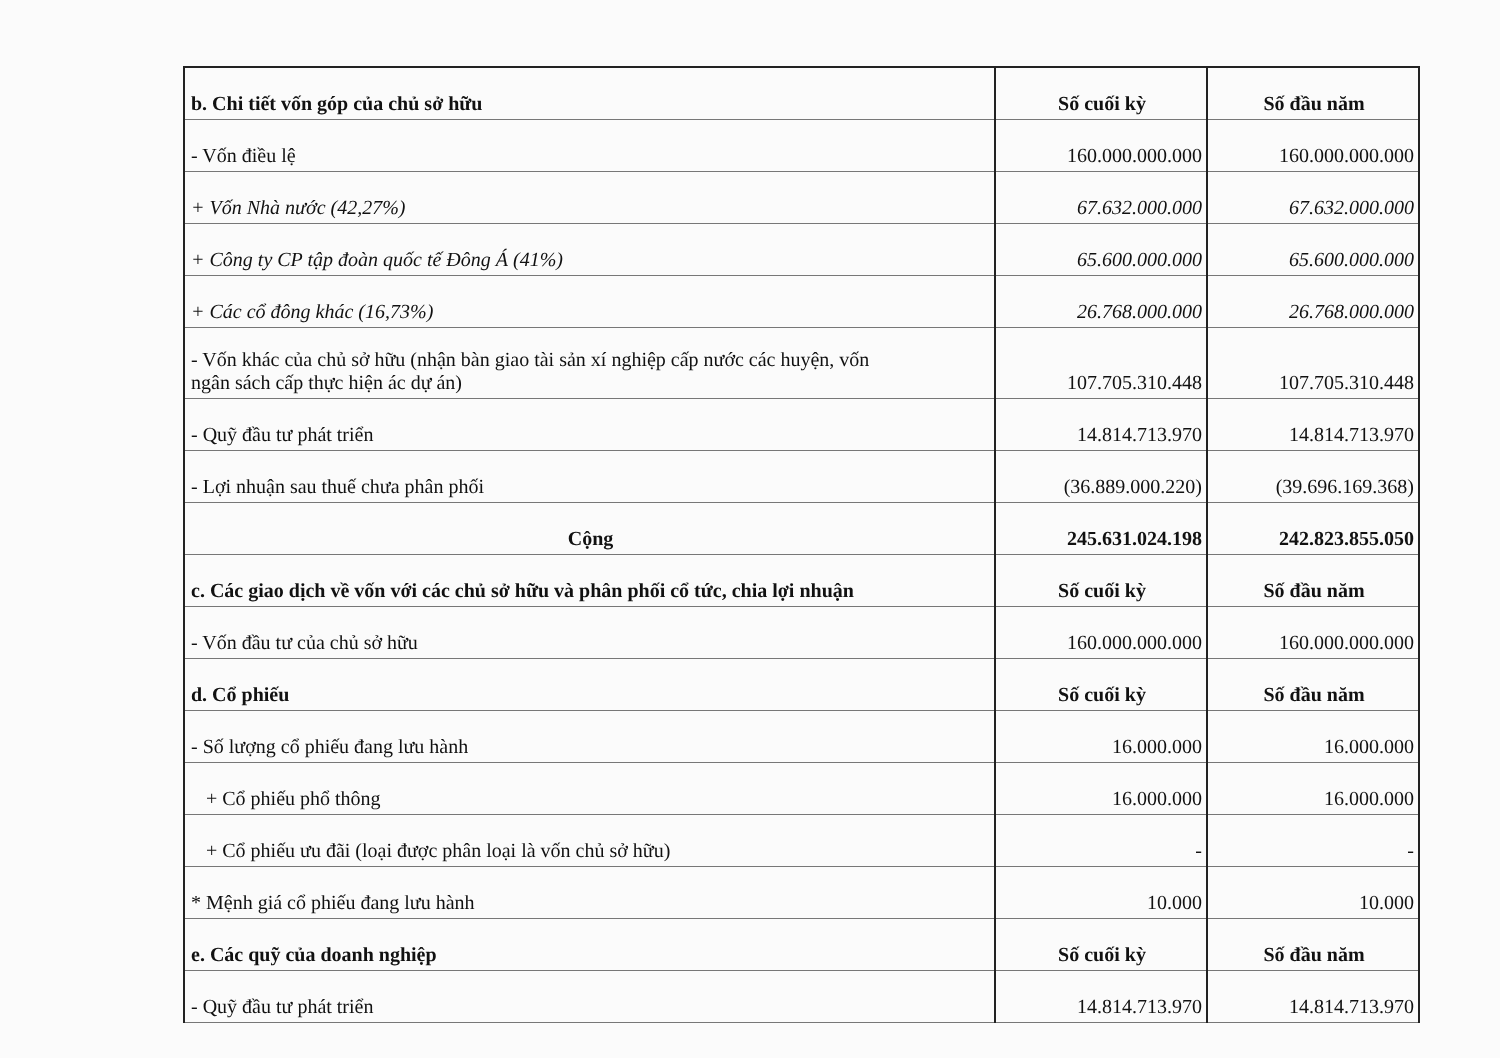| b. Chi tiết vốn góp của chủ sở hữu | Số cuối kỳ | Số đầu năm |
| --- | --- | --- |
| - Vốn điều lệ | 160.000.000.000 | 160.000.000.000 |
| + Vốn Nhà nước (42,27%) | 67.632.000.000 | 67.632.000.000 |
| + Công ty CP tập đoàn quốc tế Đông Á (41%) | 65.600.000.000 | 65.600.000.000 |
| + Các cổ đông khác (16,73%) | 26.768.000.000 | 26.768.000.000 |
| - Vốn khác của chủ sở hữu (nhận bàn giao tài sản xí nghiệp cấp nước các huyện, vốn ngân sách cấp thực hiện ác dự án) | 107.705.310.448 | 107.705.310.448 |
| - Quỹ đầu tư phát triển | 14.814.713.970 | 14.814.713.970 |
| - Lợi nhuận sau thuế chưa phân phối | (36.889.000.220) | (39.696.169.368) |
| Cộng | 245.631.024.198 | 242.823.855.050 |
| c. Các giao dịch về vốn với các chủ sở hữu và phân phối cổ tức, chia lợi nhuận | Số cuối kỳ | Số đầu năm |
| - Vốn đầu tư của chủ sở hữu | 160.000.000.000 | 160.000.000.000 |
| d. Cổ phiếu | Số cuối kỳ | Số đầu năm |
| - Số lượng cổ phiếu đang lưu hành | 16.000.000 | 16.000.000 |
| + Cổ phiếu phổ thông | 16.000.000 | 16.000.000 |
| + Cổ phiếu ưu đãi (loại được phân loại là vốn chủ sở hữu) | - | - |
| * Mệnh giá cổ phiếu đang lưu hành | 10.000 | 10.000 |
| e. Các quỹ của doanh nghiệp | Số cuối kỳ | Số đầu năm |
| - Quỹ đầu tư phát triển | 14.814.713.970 | 14.814.713.970 |